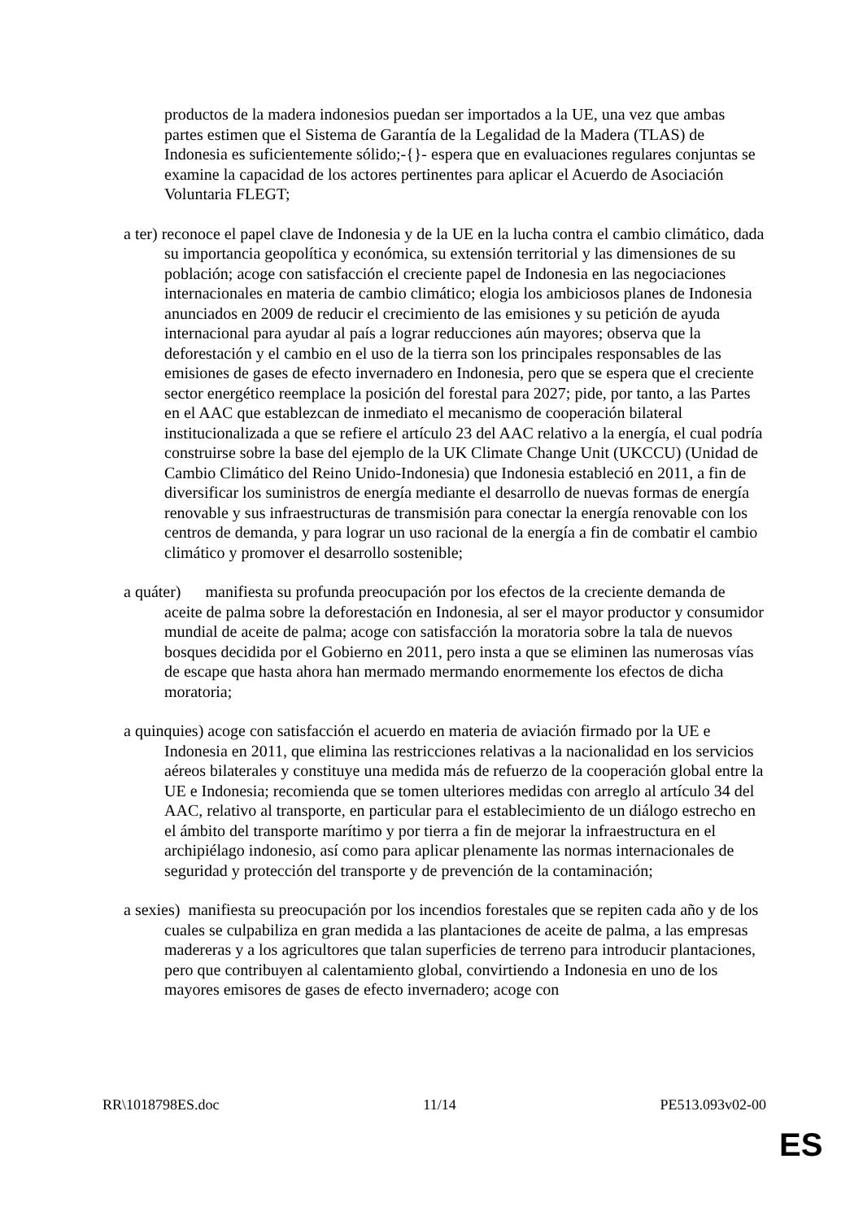productos de la madera indonesios puedan ser importados a la UE, una vez que ambas partes estimen que el Sistema de Garantía de la Legalidad de la Madera (TLAS) de Indonesia es suficientemente sólido;-{}- espera que en evaluaciones regulares conjuntas se examine la capacidad de los actores pertinentes para aplicar el Acuerdo de Asociación Voluntaria FLEGT;
a ter) reconoce el papel clave de Indonesia y de la UE en la lucha contra el cambio climático, dada su importancia geopolítica y económica, su extensión territorial y las dimensiones de su población; acoge con satisfacción el creciente papel de Indonesia en las negociaciones internacionales en materia de cambio climático; elogia los ambiciosos planes de Indonesia anunciados en 2009 de reducir el crecimiento de las emisiones y su petición de ayuda internacional para ayudar al país a lograr reducciones aún mayores; observa que la deforestación y el cambio en el uso de la tierra son los principales responsables de las emisiones de gases de efecto invernadero en Indonesia, pero que se espera que el creciente sector energético reemplace la posición del forestal para 2027; pide, por tanto, a las Partes en el AAC que establezcan de inmediato el mecanismo de cooperación bilateral institucionalizada a que se refiere el artículo 23 del AAC relativo a la energía, el cual podría construirse sobre la base del ejemplo de la UK Climate Change Unit (UKCCU) (Unidad de Cambio Climático del Reino Unido-Indonesia) que Indonesia estableció en 2011, a fin de diversificar los suministros de energía mediante el desarrollo de nuevas formas de energía renovable y sus infraestructuras de transmisión para conectar la energía renovable con los centros de demanda, y para lograr un uso racional de la energía a fin de combatir el cambio climático y promover el desarrollo sostenible;
a quáter) manifiesta su profunda preocupación por los efectos de la creciente demanda de aceite de palma sobre la deforestación en Indonesia, al ser el mayor productor y consumidor mundial de aceite de palma; acoge con satisfacción la moratoria sobre la tala de nuevos bosques decidida por el Gobierno en 2011, pero insta a que se eliminen las numerosas vías de escape que hasta ahora han mermado mermando enormemente los efectos de dicha moratoria;
a quinquies) acoge con satisfacción el acuerdo en materia de aviación firmado por la UE e Indonesia en 2011, que elimina las restricciones relativas a la nacionalidad en los servicios aéreos bilaterales y constituye una medida más de refuerzo de la cooperación global entre la UE e Indonesia; recomienda que se tomen ulteriores medidas con arreglo al artículo 34 del AAC, relativo al transporte, en particular para el establecimiento de un diálogo estrecho en el ámbito del transporte marítimo y por tierra a fin de mejorar la infraestructura en el archipiélago indonesio, así como para aplicar plenamente las normas internacionales de seguridad y protección del transporte y de prevención de la contaminación;
a sexies) manifiesta su preocupación por los incendios forestales que se repiten cada año y de los cuales se culpabiliza en gran medida a las plantaciones de aceite de palma, a las empresas madereras y a los agricultores que talan superficies de terreno para introducir plantaciones, pero que contribuyen al calentamiento global, convirtiendo a Indonesia en uno de los mayores emisores de gases de efecto invernadero; acoge con
RR\1018798ES.doc 11/14 PE513.093v02-00
ES